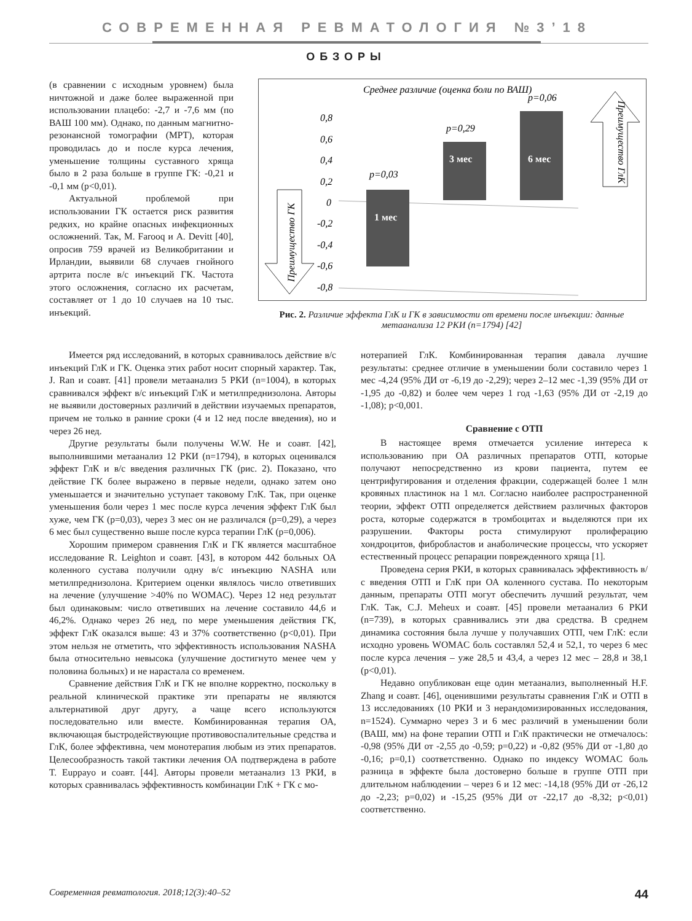СОВРЕМЕННАЯ РЕВМАТОЛОГИЯ №3’18
ОБЗОРЫ
(в сравнении с исходным уровнем) была ничтожной и даже более выраженной при использовании плацебо: -2,7 и -7,6 мм (по ВАШ 100 мм). Однако, по данным магнитно-резонансной томографии (МРТ), которая проводилась до и после курса лечения, уменьшение толщины суставного хряща было в 2 раза больше в группе ГК: -0,21 и -0,1 мм (p<0,01).
Актуальной проблемой при использовании ГК остается риск развития редких, но крайне опасных инфекционных осложнений. Так, M. Farooq и A. Devitt [40], опросив 759 врачей из Великобритании и Ирландии, выявили 68 случаев гнойного артрита после в/с инъекций ГК. Частота этого осложнения, согласно их расчетам, составляет от 1 до 10 случаев на 10 тыс. инъекций.
Среднее различие (оценка боли по ВАШ)
0,8
0,6
0,4
0,2
0
-0,2
-0,4
-0,6
-0,8
p=0,03
1 мес
p=0,29
3 мес
p=0,06
6 мес
Преимущество ГлК
Преимущество ГК
Рис. 2. Различие эффекта ГлК и ГК в зависимости от времени после инъекции: данные метаанализа 12 РКИ (n=1794) [42]
Имеется ряд исследований, в которых сравнивалось действие в/с инъекций ГлК и ГК. Оценка этих работ носит спорный характер. Так, J. Ran и соавт. [41] провели метаанализ 5 РКИ (n=1004), в которых сравнивался эффект в/с инъекций ГлК и метилпреднизолона. Авторы не выявили достоверных различий в действии изучаемых препаратов, причем не только в ранние сроки (4 и 12 нед после введения), но и через 26 нед.
Другие результаты были получены W.W. He и соавт. [42], выполнившими метаанализ 12 РКИ (n=1794), в которых оценивался эффект ГлК и в/с введения различных ГК (рис. 2). Показано, что действие ГК более выражено в первые недели, однако затем оно уменьшается и значительно уступает таковому ГлК. Так, при оценке уменьшения боли через 1 мес после курса лечения эффект ГлК был хуже, чем ГК (p=0,03), через 3 мес он не различался (p=0,29), а через 6 мес был существенно выше после курса терапии ГлК (p=0,006).
Хорошим примером сравнения ГлК и ГК является масштабное исследование R. Leighton и соавт. [43], в котором 442 больных ОА коленного сустава получили одну в/с инъекцию NASHA или метилпреднизолона. Критерием оценки являлось число ответивших на лечение (улучшение >40% по WOMAC). Через 12 нед результат был одинаковым: число ответивших на лечение составило 44,6 и 46,2%. Однако через 26 нед, по мере уменьшения действия ГК, эффект ГлК оказался выше: 43 и 37% соответственно (p<0,01). При этом нельзя не отметить, что эффективность использования NASHA была относительно невысока (улучшение достигнуто менее чем у половина больных) и не нарастала со временем.
Сравнение действия ГлК и ГК не вполне корректно, поскольку в реальной клинической практике эти препараты не являются альтернативой друг другу, а чаще всего используются последовательно или вместе. Комбинированная терапия ОА, включающая быстродействующие противовоспалительные средства и ГлК, более эффективна, чем монотерапия любым из этих препаратов. Целесообразность такой тактики лечения ОА подтверждена в работе T. Euppayo и соавт. [44]. Авторы провели метаанализ 13 РКИ, в которых сравнивалась эффективность комбинации ГлК + ГК с мо-
нотерапией ГлК. Комбинированная терапия давала лучшие результаты: среднее отличие в уменьшении боли составило через 1 мес -4,24 (95% ДИ от -6,19 до -2,29); через 2–12 мес -1,39 (95% ДИ от -1,95 до -0,82) и более чем через 1 год -1,63 (95% ДИ от -2,19 до -1,08); p<0,001.
Сравнение с ОТП
В настоящее время отмечается усиление интереса к использованию при ОА различных препаратов ОТП, которые получают непосредственно из крови пациента, путем ее центрифугирования и отделения фракции, содержащей более 1 млн кровяных пластинок на 1 мл. Согласно наиболее распространенной теории, эффект ОТП определяется действием различных факторов роста, которые содержатся в тромбоцитах и выделяются при их разрушении. Факторы роста стимулируют пролиферацию хондроцитов, фибробластов и анаболические процессы, что ускоряет естественный процесс репарации поврежденного хряща [1].
Проведена серия РКИ, в которых сравнивалась эффективность в/с введения ОТП и ГлК при ОА коленного сустава. По некоторым данным, препараты ОТП могут обеспечить лучший результат, чем ГлК. Так, C.J. Meheux и соавт. [45] провели метаанализ 6 РКИ (n=739), в которых сравнивались эти два средства. В среднем динамика состояния была лучше у получавших ОТП, чем ГлК: если исходно уровень WOMAC боль составлял 52,4 и 52,1, то через 6 мес после курса лечения – уже 28,5 и 43,4, а через 12 мес – 28,8 и 38,1 (p<0,01).
Недавно опубликован еще один метаанализ, выполненный H.F. Zhang и соавт. [46], оценившими результаты сравнения ГлК и ОТП в 13 исследованиях (10 РКИ и 3 нерандомизированных исследования, n=1524). Суммарно через 3 и 6 мес различий в уменьшении боли (ВАШ, мм) на фоне терапии ОТП и ГлК практически не отмечалось: -0,98 (95% ДИ от -2,55 до -0,59; p=0,22) и -0,82 (95% ДИ от -1,80 до -0,16; p=0,1) соответственно. Однако по индексу WOMAC боль разница в эффекте была достоверно больше в группе ОТП при длительном наблюдении – через 6 и 12 мес: -14,18 (95% ДИ от -26,12 до -2,23; p=0,02) и -15,25 (95% ДИ от -22,17 до -8,32; p<0,01) соответственно.
Современная ревматология. 2018;12(3):40–52 44